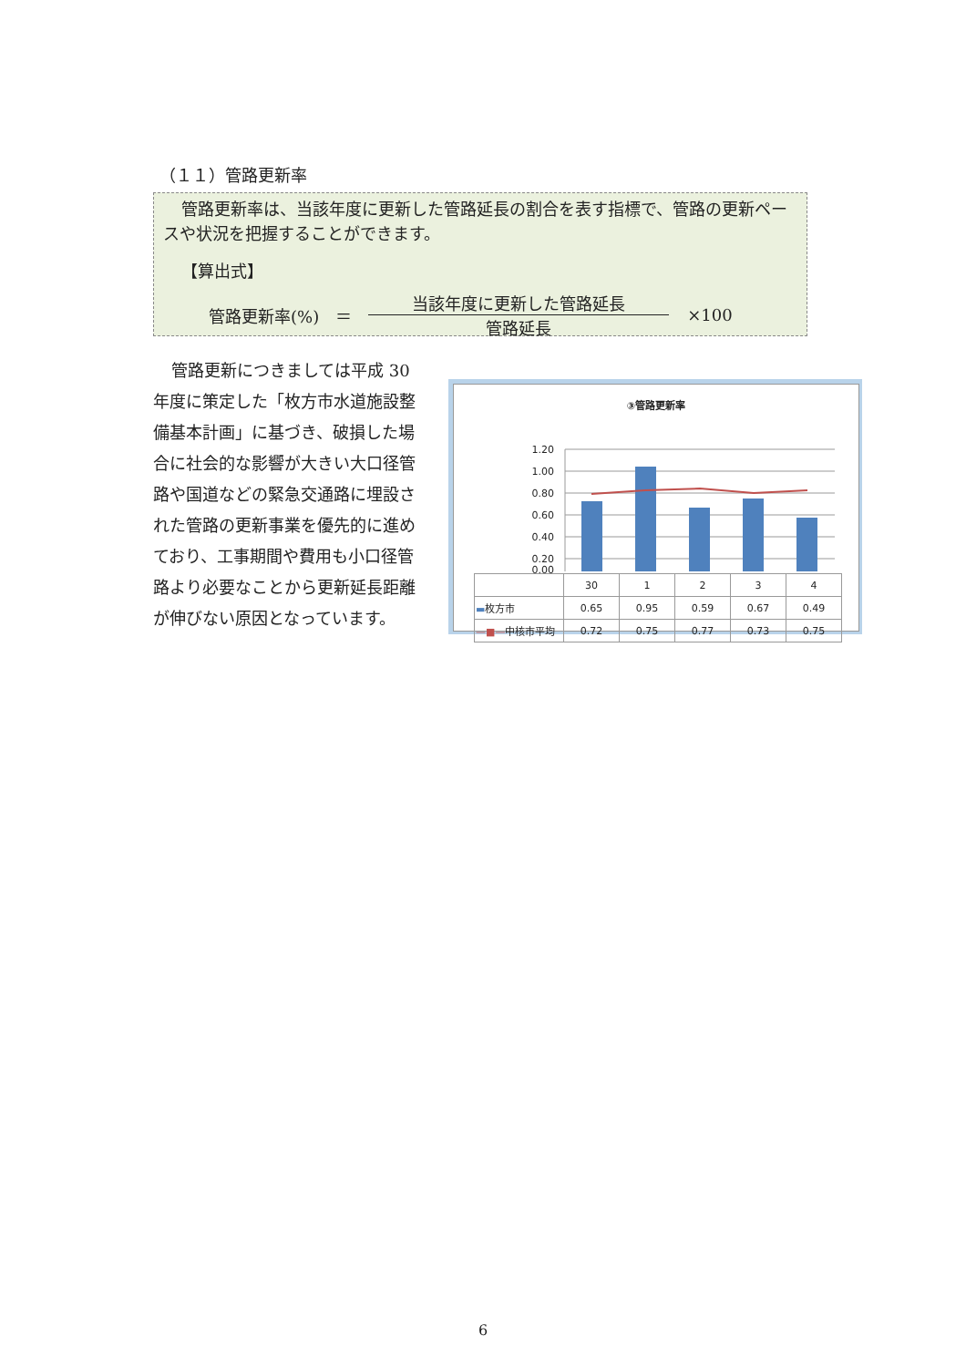（１１）管路更新率
管路更新率は、当該年度に更新した管路延長の割合を表す指標で、管路の更新ペースや状況を把握することができます。
【算出式】
管路更新率(%)　＝
当該年度に更新した管路延長
管路延長
×100
管路更新につきましては平成 30 年度に策定した「枚方市水道施設整備基本計画」に基づき、破損した場合に社会的な影響が大きい大口径管路や国道などの緊急交通路に埋設された管路の更新事業を優先的に進めており、工事期間や費用も小口径管路より必要なことから更新延長距離が伸びない原因となっています。
③管路更新率
1.20
1.00
0.80
0.60
0.40
0.20
0.00
| | 30 | 1 | 2 | 3 | 4 |
| --- | --- | --- | --- | --- | --- |
| ▬ 枚方市 | 0.65 | 0.95 | 0.59 | 0.67 | 0.49 |
| —■— 中核市平均 | 0.72 | 0.75 | 0.77 | 0.73 | 0.75 |
6